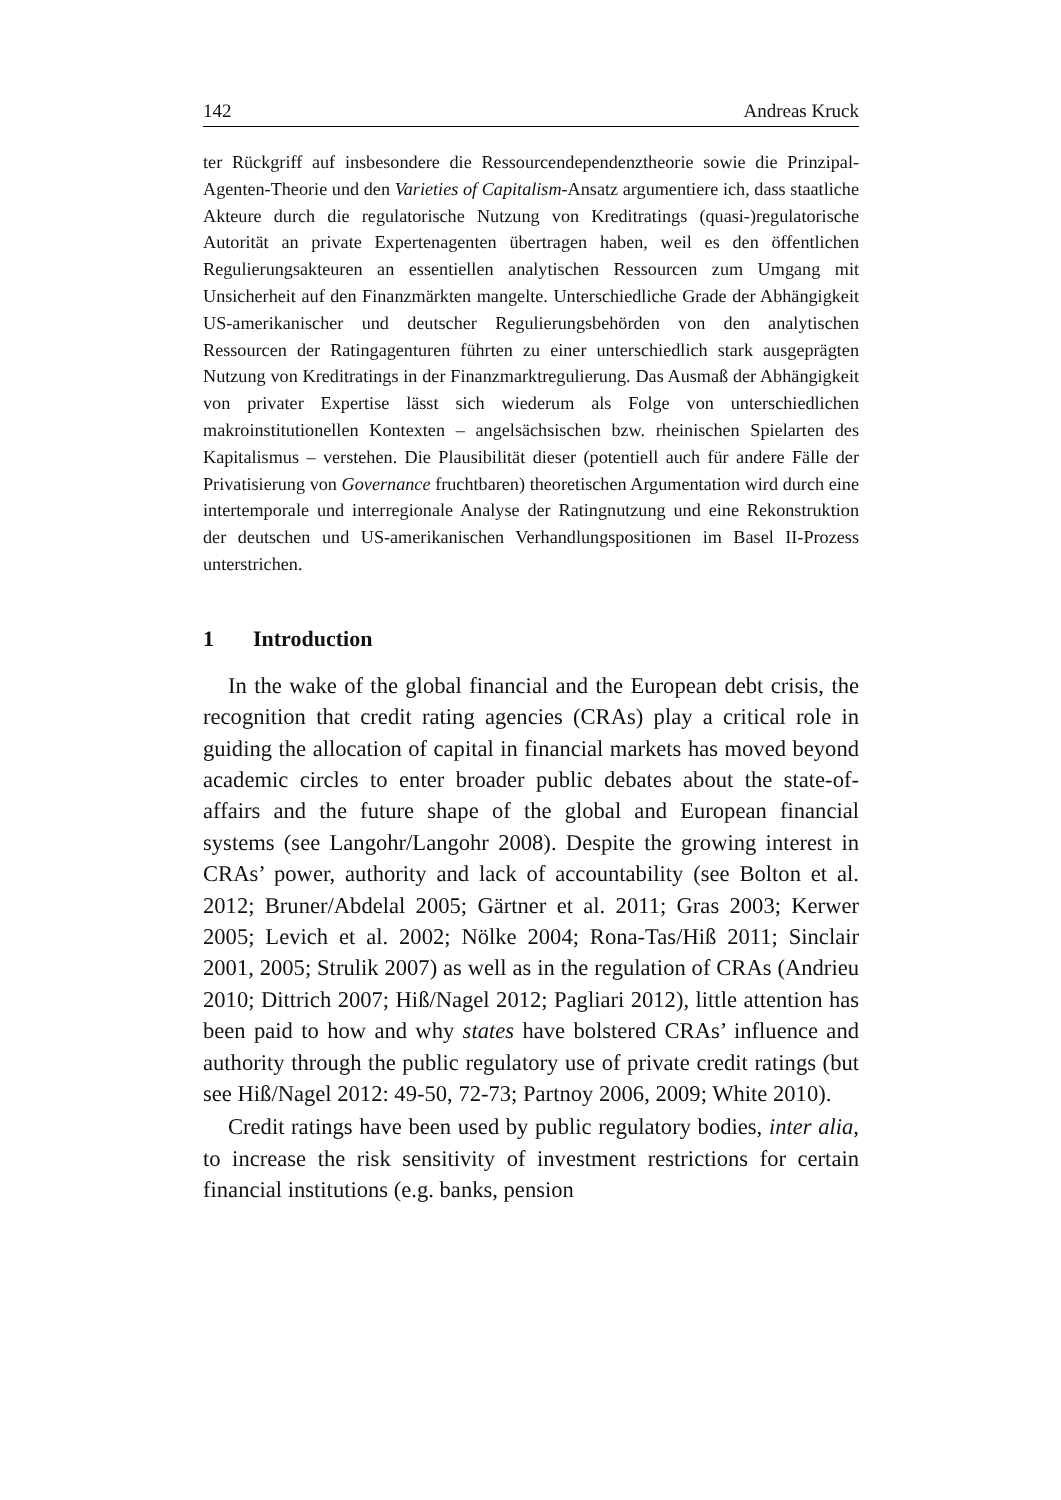142 Andreas Kruck
ter Rückgriff auf insbesondere die Ressourcendependenztheorie sowie die Prinzipal-Agenten-Theorie und den Varieties of Capitalism-Ansatz argumentiere ich, dass staatliche Akteure durch die regulatorische Nutzung von Kreditratings (quasi-)regulatorische Autorität an private Expertenagenten übertragen haben, weil es den öffentlichen Regulierungsakteuren an essentiellen analytischen Ressourcen zum Umgang mit Unsicherheit auf den Finanzmärkten mangelte. Unterschiedliche Grade der Abhängigkeit US-amerikanischer und deutscher Regulierungsbehörden von den analytischen Ressourcen der Ratingagenturen führten zu einer unterschiedlich stark ausgeprägten Nutzung von Kreditratings in der Finanzmarktregulierung. Das Ausmaß der Abhängigkeit von privater Expertise lässt sich wiederum als Folge von unterschiedlichen makroinstitutionellen Kontexten – angelsächsischen bzw. rheinischen Spielarten des Kapitalismus – verstehen. Die Plausibilität dieser (potentiell auch für andere Fälle der Privatisierung von Governance fruchtbaren) theoretischen Argumentation wird durch eine intertemporale und interregionale Analyse der Ratingnutzung und eine Rekonstruktion der deutschen und US-amerikanischen Verhandlungspositionen im Basel II-Prozess unterstrichen.
1 Introduction
In the wake of the global financial and the European debt crisis, the recognition that credit rating agencies (CRAs) play a critical role in guiding the allocation of capital in financial markets has moved beyond academic circles to enter broader public debates about the state-of-affairs and the future shape of the global and European financial systems (see Langohr/Langohr 2008). Despite the growing interest in CRAs’ power, authority and lack of accountability (see Bolton et al. 2012; Bruner/Abdelal 2005; Gärtner et al. 2011; Gras 2003; Kerwer 2005; Levich et al. 2002; Nölke 2004; Rona-Tas/Hiß 2011; Sinclair 2001, 2005; Strulik 2007) as well as in the regulation of CRAs (Andrieu 2010; Dittrich 2007; Hiß/Nagel 2012; Pagliari 2012), little attention has been paid to how and why states have bolstered CRAs’ influence and authority through the public regulatory use of private credit ratings (but see Hiß/Nagel 2012: 49-50, 72-73; Partnoy 2006, 2009; White 2010).
Credit ratings have been used by public regulatory bodies, inter alia, to increase the risk sensitivity of investment restrictions for certain financial institutions (e.g. banks, pension